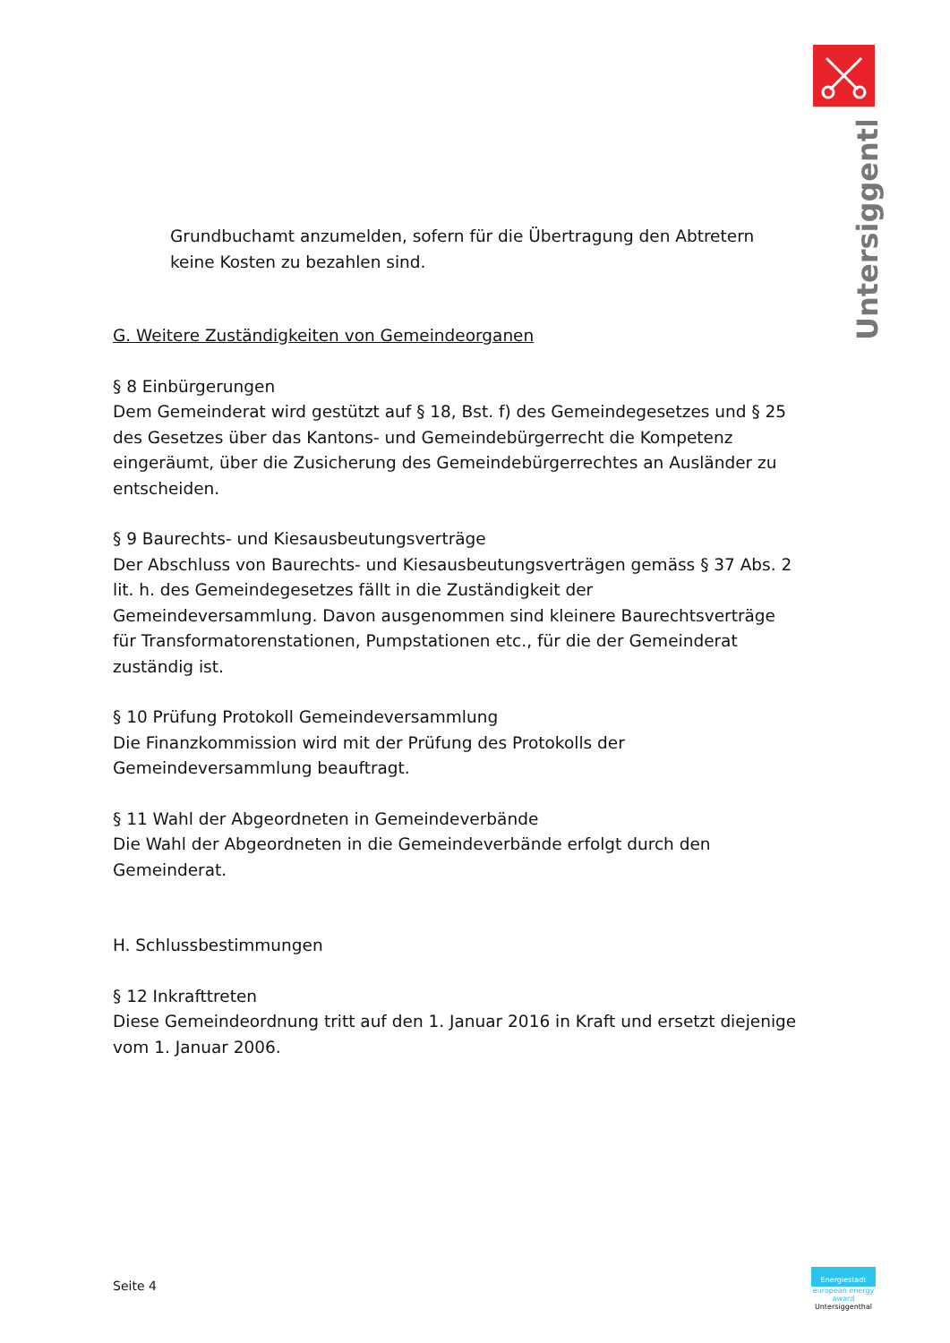Untersiggenthal
Grundbuchamt anzumelden, sofern für die Übertragung den Abtretern keine Kosten zu bezahlen sind.
G. Weitere Zuständigkeiten von Gemeindeorganen
§ 8 Einbürgerungen
Dem Gemeinderat wird gestützt auf § 18, Bst. f) des Gemeindegesetzes und § 25 des Gesetzes über das Kantons- und Gemeindebürgerrecht die Kompetenz eingeräumt, über die Zusicherung des Gemeindebürgerrechtes an Ausländer zu entscheiden.
§ 9 Baurechts- und Kiesausbeutungsverträge
Der Abschluss von Baurechts- und Kiesausbeutungsverträgen gemäss § 37 Abs. 2 lit. h. des Gemeindegesetzes fällt in die Zuständigkeit der Gemeindeversammlung. Davon ausgenommen sind kleinere Baurechtsverträge für Transformatorenstationen, Pumpstationen etc., für die der Gemeinderat zuständig ist.
§ 10 Prüfung Protokoll Gemeindeversammlung
Die Finanzkommission wird mit der Prüfung des Protokolls der Gemeindeversammlung beauftragt.
§ 11 Wahl der Abgeordneten in Gemeindeverbände
Die Wahl der Abgeordneten in die Gemeindeverbände erfolgt durch den Gemeinderat.
H. Schlussbestimmungen
§ 12 Inkrafttreten
Diese Gemeindeordnung tritt auf den 1. Januar 2016 in Kraft und ersetzt diejenige vom 1. Januar 2006.
Seite 4
Energiestadt
european energy award
Untersiggenthal